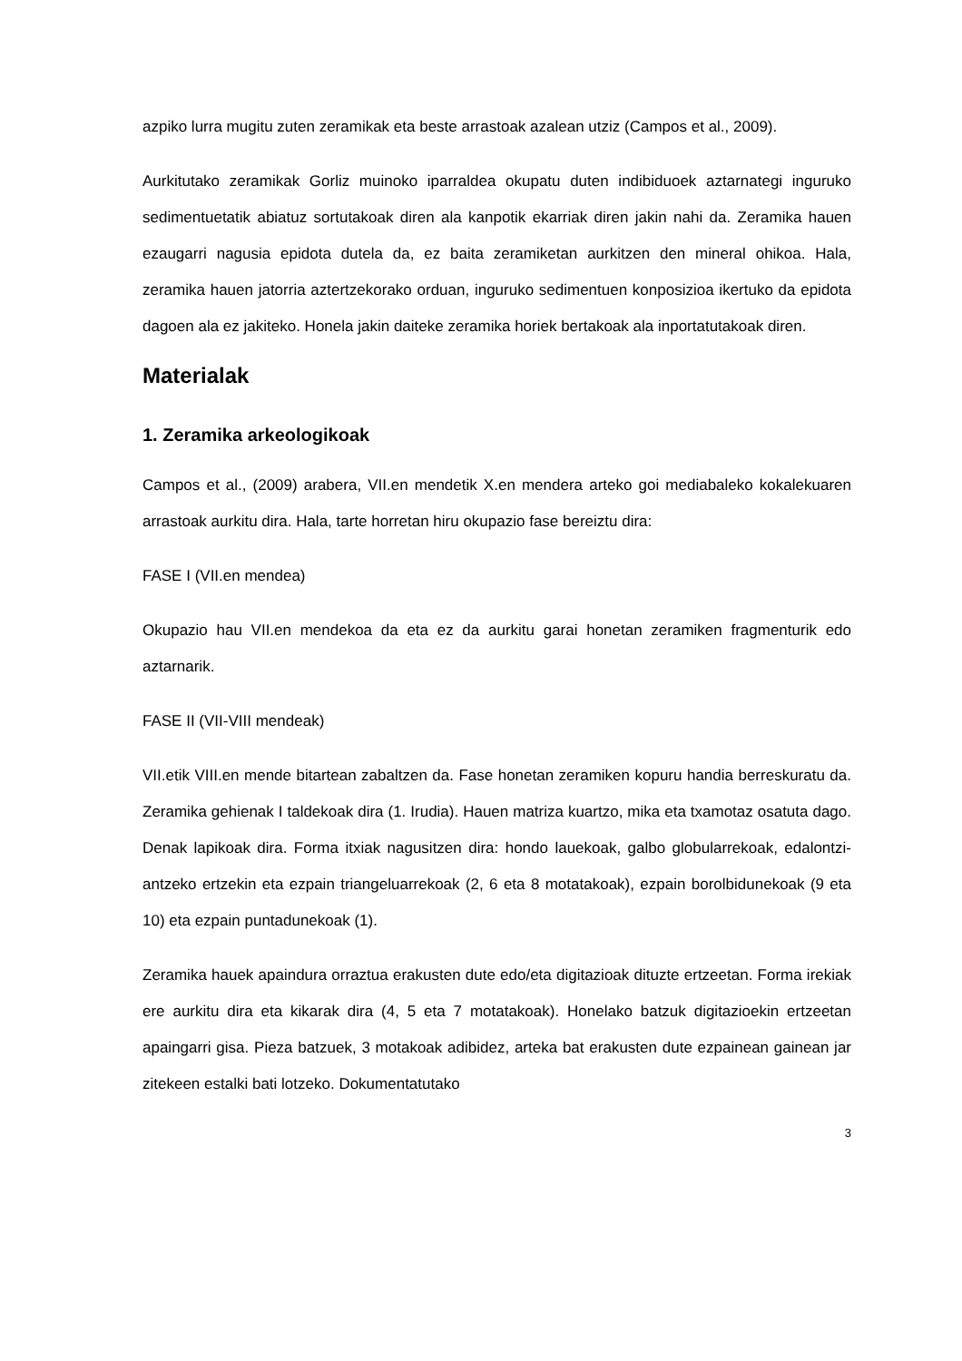azpiko lurra mugitu zuten zeramikak eta beste arrastoak azalean utziz (Campos et al., 2009).
Aurkitutako zeramikak Gorliz muinoko iparraldea okupatu duten indibiduoek aztarnategi inguruko sedimentuetatik abiatuz sortutakoak diren ala kanpotik ekarriak diren jakin nahi da. Zeramika hauen ezaugarri nagusia epidota dutela da, ez baita zeramiketan aurkitzen den mineral ohikoa. Hala, zeramika hauen jatorria aztertzekorako orduan, inguruko sedimentuen konposizioa ikertuko da epidota dagoen ala ez jakiteko. Honela jakin daiteke zeramika horiek bertakoak ala inportatutakoak diren.
Materialak
1. Zeramika arkeologikoak
Campos et al., (2009) arabera, VII.en mendetik X.en mendera arteko goi mediabaleko kokalekuaren arrastoak aurkitu dira. Hala, tarte horretan hiru okupazio fase bereiztu dira:
FASE I (VII.en mendea)
Okupazio hau VII.en mendekoa da eta ez da aurkitu garai honetan zeramiken fragmenturik edo aztarnarik.
FASE II (VII-VIII mendeak)
VII.etik VIII.en mende bitartean zabaltzen da. Fase honetan zeramiken kopuru handia berreskuratu da. Zeramika gehienak I taldekoak dira (1. Irudia). Hauen matriza kuartzo, mika eta txamotaz osatuta dago. Denak lapikoak dira. Forma itxiak nagusitzen dira: hondo lauekoak, galbo globularrekoak, edalontzi-antzeko ertzekin eta ezpain triangeluarrekoak (2, 6 eta 8 motatakoak), ezpain borolbidunekoak (9 eta 10) eta ezpain puntadunekoak (1).
Zeramika hauek apaindura orraztua erakusten dute edo/eta digitazioak dituzte ertzeetan. Forma irekiak ere aurkitu dira eta kikarak dira (4, 5 eta 7 motatakoak). Honelako batzuk digitazioekin ertzeetan apaingarri gisa. Pieza batzuek, 3 motakoak adibidez, arteka bat erakusten dute ezpainean gainean jar zitekeen estalki bati lotzeko. Dokumentatutako
3